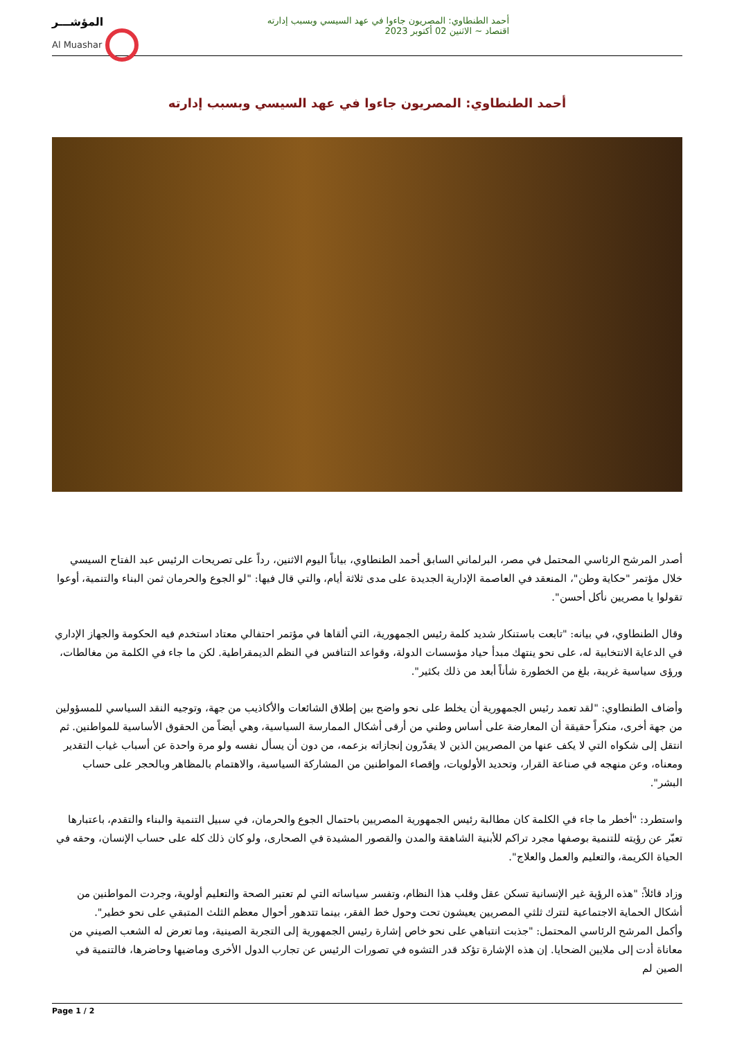المؤشـــر
Al Muashar
أحمد الطنطاوي: المصريون جاءوا في عهد السيسي وبسبب إدارته
اقتصاد ~ الاثنين 02 أكتوبر 2023
أحمد الطنطاوي: المصريون جاءوا في عهد السيسي وبسبب إدارته
أصدر المرشح الرئاسي المحتمل في مصر، البرلماني السابق أحمد الطنطاوي، بياناً اليوم الاثنين، رداً على تصريحات الرئيس عبد الفتاح السيسي خلال مؤتمر "حكاية وطن"، المنعقد في العاصمة الإدارية الجديدة على مدى ثلاثة أيام، والتي قال فيها: "لو الجوع والحرمان ثمن البناء والتنمية، أوعوا تقولوا يا مصريين نأكل أحسن".
وقال الطنطاوي، في بيانه: "تابعت باستنكار شديد كلمة رئيس الجمهورية، التي ألقاها في مؤتمر احتفالي معتاد استخدم فيه الحكومة والجهاز الإداري في الدعاية الانتخابية له، على نحو ينتهك مبدأ حياد مؤسسات الدولة، وقواعد التنافس في النظم الديمقراطية. لكن ما جاء في الكلمة من مغالطات، ورؤى سياسية غريبة، بلغ من الخطورة شأناً أبعد من ذلك بكثير".
وأضاف الطنطاوي: "لقد تعمد رئيس الجمهورية أن يخلط على نحو واضح بين إطلاق الشائعات والأكاذيب من جهة، وتوجيه النقد السياسي للمسؤولين من جهة أخرى، منكراً حقيقة أن المعارضة على أساس وطني من أرقى أشكال الممارسة السياسية، وهي أيضاً من الحقوق الأساسية للمواطنين. ثم انتقل إلى شكواه التي لا يكف عنها من المصريين الذين لا يقدّرون إنجازاته بزعمه، من دون أن يسأل نفسه ولو مرة واحدة عن أسباب غياب التقدير ومعناه، وعن منهجه في صناعة القرار، وتحديد الأولويات، وإقصاء المواطنين من المشاركة السياسية، والاهتمام بالمظاهر وبالحجر على حساب البشر".
واستطرد: "أخطر ما جاء في الكلمة كان مطالبة رئيس الجمهورية المصريين باحتمال الجوع والحرمان، في سبيل التنمية والبناء والتقدم، باعتبارها تعبّر عن رؤيته للتنمية بوصفها مجرد تراكم للأبنية الشاهقة والمدن والقصور المشيدة في الصحارى، ولو كان ذلك كله على حساب الإنسان، وحقه في الحياة الكريمة، والتعليم والعمل والعلاج".
وزاد قائلاً: "هذه الرؤية غير الإنسانية تسكن عقل وقلب هذا النظام، وتفسر سياساته التي لم تعتبر الصحة والتعليم أولوية، وجردت المواطنين من أشكال الحماية الاجتماعية لتترك ثلثي المصريين يعيشون تحت وحول خط الفقر، بينما تتدهور أحوال معظم الثلث المتبقي على نحو خطير".
وأكمل المرشح الرئاسي المحتمل: "جذبت انتباهي على نحو خاص إشارة رئيس الجمهورية إلى التجربة الصينية، وما تعرض له الشعب الصيني من معاناة أدت إلى ملايين الضحايا. إن هذه الإشارة تؤكد قدر التشوه في تصورات الرئيس عن تجارب الدول الأخرى وماضيها وحاضرها، فالتنمية في الصين لم
Page 1 / 2